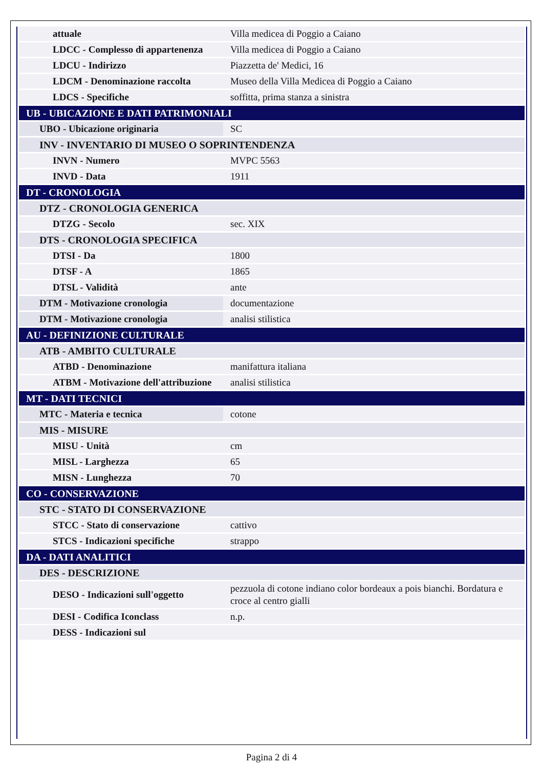| attuale | Villa medicea di Poggio a Caiano |
| LDCC - Complesso di appartenenza | Villa medicea di Poggio a Caiano |
| LDCU - Indirizzo | Piazzetta de' Medici, 16 |
| LDCM - Denominazione raccolta | Museo della Villa Medicea di Poggio a Caiano |
| LDCS - Specifiche | soffitta, prima stanza a sinistra |
| UB - UBICAZIONE E DATI PATRIMONIALI | |
| UBO - Ubicazione originaria | SC |
| INV - INVENTARIO DI MUSEO O SOPRINTENDENZA | |
| INVN - Numero | MVPC 5563 |
| INVD - Data | 1911 |
| DT - CRONOLOGIA | |
| DTZ - CRONOLOGIA GENERICA | |
| DTZG - Secolo | sec. XIX |
| DTS - CRONOLOGIA SPECIFICA | |
| DTSI - Da | 1800 |
| DTSF - A | 1865 |
| DTSL - Validità | ante |
| DTM - Motivazione cronologia | documentazione |
| DTM - Motivazione cronologia | analisi stilistica |
| AU - DEFINIZIONE CULTURALE | |
| ATB - AMBITO CULTURALE | |
| ATBD - Denominazione | manifattura italiana |
| ATBM - Motivazione dell'attribuzione | analisi stilistica |
| MT - DATI TECNICI | |
| MTC - Materia e tecnica | cotone |
| MIS - MISURE | |
| MISU - Unità | cm |
| MISL - Larghezza | 65 |
| MISN - Lunghezza | 70 |
| CO - CONSERVAZIONE | |
| STC - STATO DI CONSERVAZIONE | |
| STCC - Stato di conservazione | cattivo |
| STCS - Indicazioni specifiche | strappo |
| DA - DATI ANALITICI | |
| DES - DESCRIZIONE | |
| DESO - Indicazioni sull'oggetto | pezzuola di cotone indiano color bordeaux a pois bianchi. Bordatura e croce al centro gialli |
| DESI - Codifica Iconclass | n.p. |
| DESS - Indicazioni sul | |
Pagina 2 di 4